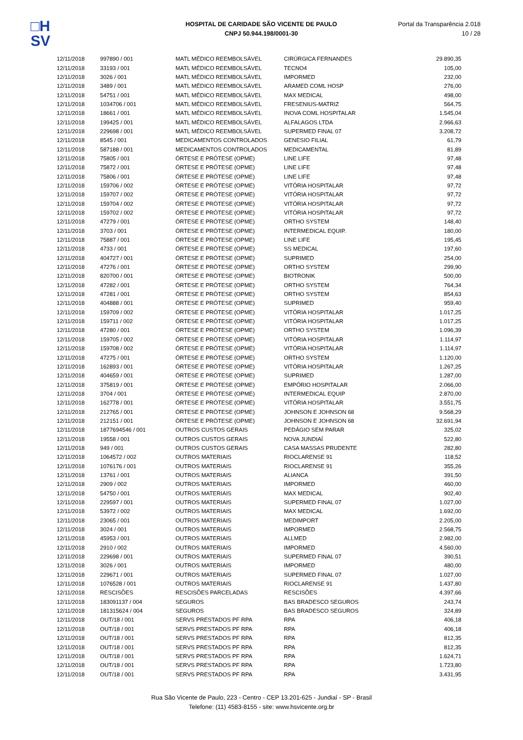□H
SV
HOSPITAL DE CARIDADE SÃO VICENTE DE PAULO
CNPJ 50.944.198/0001-30
Portal da Transparência 2.018
10 / 28
| 12/11/2018 | 997890 / 001 | MATL MÉDICO REEMBOLSÁVEL | CIRÚRGICA FERNANDES | 29.890,35 |
| 12/11/2018 | 33193 / 001 | MATL MÉDICO REEMBOLSÁVEL | TECNO4 | 105,00 |
| 12/11/2018 | 3026 / 001 | MATL MÉDICO REEMBOLSÁVEL | IMPORMED | 232,00 |
| 12/11/2018 | 3489 / 001 | MATL MÉDICO REEMBOLSÁVEL | ARAMED COML HOSP | 276,00 |
| 12/11/2018 | 54751 / 001 | MATL MÉDICO REEMBOLSÁVEL | MAX MEDICAL | 498,00 |
| 12/11/2018 | 1034706 / 001 | MATL MÉDICO REEMBOLSÁVEL | FRESENIUS-MATRIZ | 564,75 |
| 12/11/2018 | 18661 / 001 | MATL MÉDICO REEMBOLSÁVEL | INOVA COML HOSPITALAR | 1.545,04 |
| 12/11/2018 | 199425 / 001 | MATL MÉDICO REEMBOLSÁVEL | ALFALAGOS LTDA | 2.966,63 |
| 12/11/2018 | 229698 / 001 | MATL MÉDICO REEMBOLSÁVEL | SUPERMED FINAL 07 | 3.208,72 |
| 12/11/2018 | 8545 / 001 | MEDICAMENTOS CONTROLADOS | GENESIO FILIAL | 61,79 |
| 12/11/2018 | 587188 / 001 | MEDICAMENTOS CONTROLADOS | MEDICAMENTAL | 81,89 |
| 12/11/2018 | 75805 / 001 | ÓRTESE E PRÓTESE (OPME) | LINE LIFE | 97,48 |
| 12/11/2018 | 75872 / 001 | ÓRTESE E PRÓTESE (OPME) | LINE LIFE | 97,48 |
| 12/11/2018 | 75806 / 001 | ÓRTESE E PRÓTESE (OPME) | LINE LIFE | 97,48 |
| 12/11/2018 | 159706 / 002 | ÓRTESE E PRÓTESE (OPME) | VITÓRIA HOSPITALAR | 97,72 |
| 12/11/2018 | 159707 / 002 | ÓRTESE E PRÓTESE (OPME) | VITÓRIA HOSPITALAR | 97,72 |
| 12/11/2018 | 159704 / 002 | ÓRTESE E PRÓTESE (OPME) | VITÓRIA HOSPITALAR | 97,72 |
| 12/11/2018 | 159702 / 002 | ÓRTESE E PRÓTESE (OPME) | VITÓRIA HOSPITALAR | 97,72 |
| 12/11/2018 | 47279 / 001 | ÓRTESE E PRÓTESE (OPME) | ORTHO SYSTEM | 148,40 |
| 12/11/2018 | 3703 / 001 | ÓRTESE E PRÓTESE (OPME) | INTERMEDICAL EQUIP. | 180,00 |
| 12/11/2018 | 75887 / 001 | ÓRTESE E PRÓTESE (OPME) | LINE LIFE | 195,45 |
| 12/11/2018 | 4733 / 001 | ÓRTESE E PRÓTESE (OPME) | SS MEDICAL | 197,60 |
| 12/11/2018 | 404727 / 001 | ÓRTESE E PRÓTESE (OPME) | SUPRIMED | 254,00 |
| 12/11/2018 | 47276 / 001 | ÓRTESE E PRÓTESE (OPME) | ORTHO SYSTEM | 299,90 |
| 12/11/2018 | 820700 / 001 | ÓRTESE E PRÓTESE (OPME) | BIOTRONIK | 500,00 |
| 12/11/2018 | 47282 / 001 | ÓRTESE E PRÓTESE (OPME) | ORTHO SYSTEM | 764,34 |
| 12/11/2018 | 47281 / 001 | ÓRTESE E PRÓTESE (OPME) | ORTHO SYSTEM | 854,63 |
| 12/11/2018 | 404888 / 001 | ÓRTESE E PRÓTESE (OPME) | SUPRIMED | 959,40 |
| 12/11/2018 | 159709 / 002 | ÓRTESE E PRÓTESE (OPME) | VITÓRIA HOSPITALAR | 1.017,25 |
| 12/11/2018 | 159711 / 002 | ÓRTESE E PRÓTESE (OPME) | VITÓRIA HOSPITALAR | 1.017,25 |
| 12/11/2018 | 47280 / 001 | ÓRTESE E PRÓTESE (OPME) | ORTHO SYSTEM | 1.096,39 |
| 12/11/2018 | 159705 / 002 | ÓRTESE E PRÓTESE (OPME) | VITÓRIA HOSPITALAR | 1.114,97 |
| 12/11/2018 | 159708 / 002 | ÓRTESE E PRÓTESE (OPME) | VITÓRIA HOSPITALAR | 1.114,97 |
| 12/11/2018 | 47275 / 001 | ÓRTESE E PRÓTESE (OPME) | ORTHO SYSTEM | 1.120,00 |
| 12/11/2018 | 162893 / 001 | ÓRTESE E PRÓTESE (OPME) | VITÓRIA HOSPITALAR | 1.267,25 |
| 12/11/2018 | 404659 / 001 | ÓRTESE E PRÓTESE (OPME) | SUPRIMED | 1.287,00 |
| 12/11/2018 | 375819 / 001 | ÓRTESE E PRÓTESE (OPME) | EMPÓRIO HOSPITALAR | 2.066,00 |
| 12/11/2018 | 3704 / 001 | ÓRTESE E PRÓTESE (OPME) | INTERMEDICAL EQUIP | 2.870,00 |
| 12/11/2018 | 162778 / 001 | ÓRTESE E PRÓTESE (OPME) | VITÓRIA HOSPITALAR | 3.551,75 |
| 12/11/2018 | 212765 / 001 | ÓRTESE E PRÓTESE (OPME) | JOHNSON E JOHNSON 68 | 9.568,29 |
| 12/11/2018 | 212151 / 001 | ÓRTESE E PRÓTESE (OPME) | JOHNSON E JOHNSON 68 | 32.691,94 |
| 12/11/2018 | 1877694546 / 001 | OUTROS CUSTOS GERAIS | PEDÁGIO SEM PARAR | 325,02 |
| 12/11/2018 | 19558 / 001 | OUTROS CUSTOS GERAIS | NOVA JUNDIAÍ | 522,80 |
| 12/11/2018 | 949 / 001 | OUTROS CUSTOS GERAIS | CASA MASSAS PRUDENTE | 282,80 |
| 12/11/2018 | 1064572 / 002 | OUTROS MATERIAIS | RIOCLARENSE 91 | 118,52 |
| 12/11/2018 | 1076176 / 001 | OUTROS MATERIAIS | RIOCLARENSE 91 | 355,26 |
| 12/11/2018 | 13761 / 001 | OUTROS MATERIAIS | ALIANCA | 391,50 |
| 12/11/2018 | 2909 / 002 | OUTROS MATERIAIS | IMPORMED | 460,00 |
| 12/11/2018 | 54750 / 001 | OUTROS MATERIAIS | MAX MEDICAL | 902,40 |
| 12/11/2018 | 229597 / 001 | OUTROS MATERIAIS | SUPERMED FINAL 07 | 1.027,00 |
| 12/11/2018 | 53972 / 002 | OUTROS MATERIAIS | MAX MEDICAL | 1.692,00 |
| 12/11/2018 | 23065 / 001 | OUTROS MATERIAIS | MEDIMPORT | 2.205,00 |
| 12/11/2018 | 3024 / 001 | OUTROS MATERIAIS | IMPORMED | 2.568,75 |
| 12/11/2018 | 45953 / 001 | OUTROS MATERIAIS | ALLMED | 2.982,00 |
| 12/11/2018 | 2910 / 002 | OUTROS MATERIAIS | IMPORMED | 4.560,00 |
| 12/11/2018 | 229698 / 001 | OUTROS MATERIAIS | SUPERMED FINAL 07 | 390,51 |
| 12/11/2018 | 3026 / 001 | OUTROS MATERIAIS | IMPORMED | 480,00 |
| 12/11/2018 | 229671 / 001 | OUTROS MATERIAIS | SUPERMED FINAL 07 | 1.027,00 |
| 12/11/2018 | 1076528 / 001 | OUTROS MATERIAIS | RIOCLARENSE 91 | 1.437,80 |
| 12/11/2018 | RESCISÕES | RESCISÕES PARCELADAS | RESCISÕES | 4.397,66 |
| 12/11/2018 | 183091137 / 004 | SEGUROS | BAS BRADESCO SEGUROS | 243,74 |
| 12/11/2018 | 181315624 / 004 | SEGUROS | BAS BRADESCO SEGUROS | 324,89 |
| 12/11/2018 | OUT/18 / 001 | SERVS PRESTADOS PF RPA | RPA | 406,18 |
| 12/11/2018 | OUT/18 / 001 | SERVS PRESTADOS PF RPA | RPA | 406,18 |
| 12/11/2018 | OUT/18 / 001 | SERVS PRESTADOS PF RPA | RPA | 812,35 |
| 12/11/2018 | OUT/18 / 001 | SERVS PRESTADOS PF RPA | RPA | 812,35 |
| 12/11/2018 | OUT/18 / 001 | SERVS PRESTADOS PF RPA | RPA | 1.624,71 |
| 12/11/2018 | OUT/18 / 001 | SERVS PRESTADOS PF RPA | RPA | 1.723,80 |
| 12/11/2018 | OUT/18 / 001 | SERVS PRESTADOS PF RPA | RPA | 3.431,95 |
Rua São Vicente de Paulo, 223 - Centro - CEP 13.201-625 - Jundiaí - SP - Brasil
Telefone: (11) 4583-8155 - site: www.hsvicente.org.br